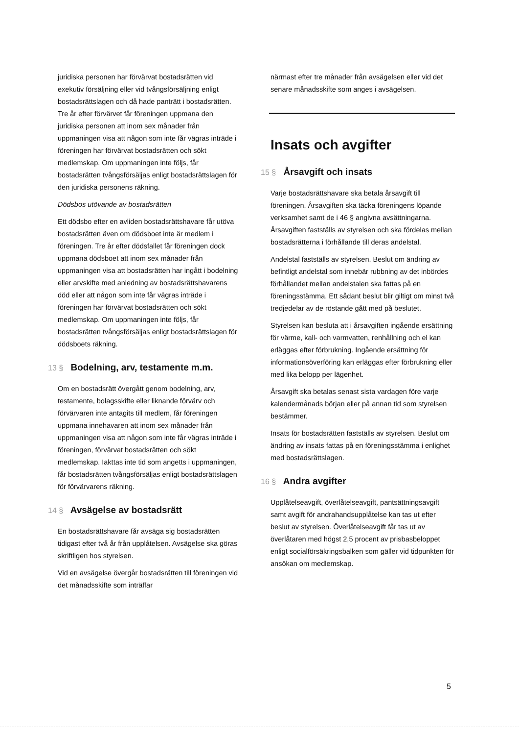juridiska personen har förvärvat bostadsrätten vid exekutiv försäljning eller vid tvångsförsäljning enligt bostadsrättslagen och då hade panträtt i bostadsrätten. Tre år efter förvärvet får föreningen uppmana den juridiska personen att inom sex månader från uppmaningen visa att någon som inte får vägras inträde i föreningen har förvärvat bostadsrätten och sökt medlemskap. Om uppmaningen inte följs, får bostadsrätten tvångsförsäljas enligt bostadsrättslagen för den juridiska personens räkning.
Dödsbos utövande av bostadsrätten
Ett dödsbo efter en avliden bostadsrättshavare får utöva bostadsrätten även om dödsboet inte är medlem i föreningen. Tre år efter dödsfallet får föreningen dock uppmana dödsboet att inom sex månader från uppmaningen visa att bostadsrätten har ingått i bodelning eller arvskifte med anledning av bostadsrättshavarens död eller att någon som inte får vägras inträde i föreningen har förvärvat bostadsrätten och sökt medlemskap. Om uppmaningen inte följs, får bostadsrätten tvångsförsäljas enligt bostadsrättslagen för dödsboets räkning.
13 § Bodelning, arv, testamente m.m.
Om en bostadsrätt övergått genom bodelning, arv, testamente, bolagsskifte eller liknande förvärv och förvärvaren inte antagits till medlem, får föreningen uppmana innehavaren att inom sex månader från uppmaningen visa att någon som inte får vägras inträde i föreningen, förvärvat bostadsrätten och sökt medlemskap. Iakttas inte tid som angetts i uppmaningen, får bostadsrätten tvångsförsäljas enligt bostadsrättslagen för förvärvarens räkning.
14 § Avsägelse av bostadsrätt
En bostadsrättshavare får avsäga sig bostadsrätten tidigast efter två år från upplåtelsen. Avsägelse ska göras skriftligen hos styrelsen.
Vid en avsägelse övergår bostadsrätten till föreningen vid det månadsskifte som inträffar
närmast efter tre månader från avsägelsen eller vid det senare månadsskifte som anges i avsägelsen.
Insats och avgifter
15 § Årsavgift och insats
Varje bostadsrättshavare ska betala årsavgift till föreningen. Årsavgiften ska täcka föreningens löpande verksamhet samt de i 46 § angivna avsättningarna. Årsavgiften fastställs av styrelsen och ska fördelas mellan bostadsrätterna i förhållande till deras andelstal.
Andelstal fastställs av styrelsen. Beslut om ändring av befintligt andelstal som innebär rubbning av det inbördes förhållandet mellan andelstalen ska fattas på en föreningsstämma. Ett sådant beslut blir giltigt om minst två tredjedelar av de röstande gått med på beslutet.
Styrelsen kan besluta att i årsavgiften ingående ersättning för värme, kall- och varmvatten, renhållning och el kan erläggas efter förbrukning. Ingående ersättning för informationsöverföring kan erläggas efter förbrukning eller med lika belopp per lägenhet.
Årsavgift ska betalas senast sista vardagen före varje kalendermånads början eller på annan tid som styrelsen bestämmer.
Insats för bostadsrätten fastställs av styrelsen. Beslut om ändring av insats fattas på en föreningsstämma i enlighet med bostadsrättslagen.
16 § Andra avgifter
Upplåtelseavgift, överlåtelseavgift, pantsättningsavgift samt avgift för andrahandsupplåtelse kan tas ut efter beslut av styrelsen. Överlåtelseavgift får tas ut av överlåtaren med högst 2,5 procent av prisbasbeloppet enligt socialförsäkringsbalken som gäller vid tidpunkten för ansökan om medlemskap.
5